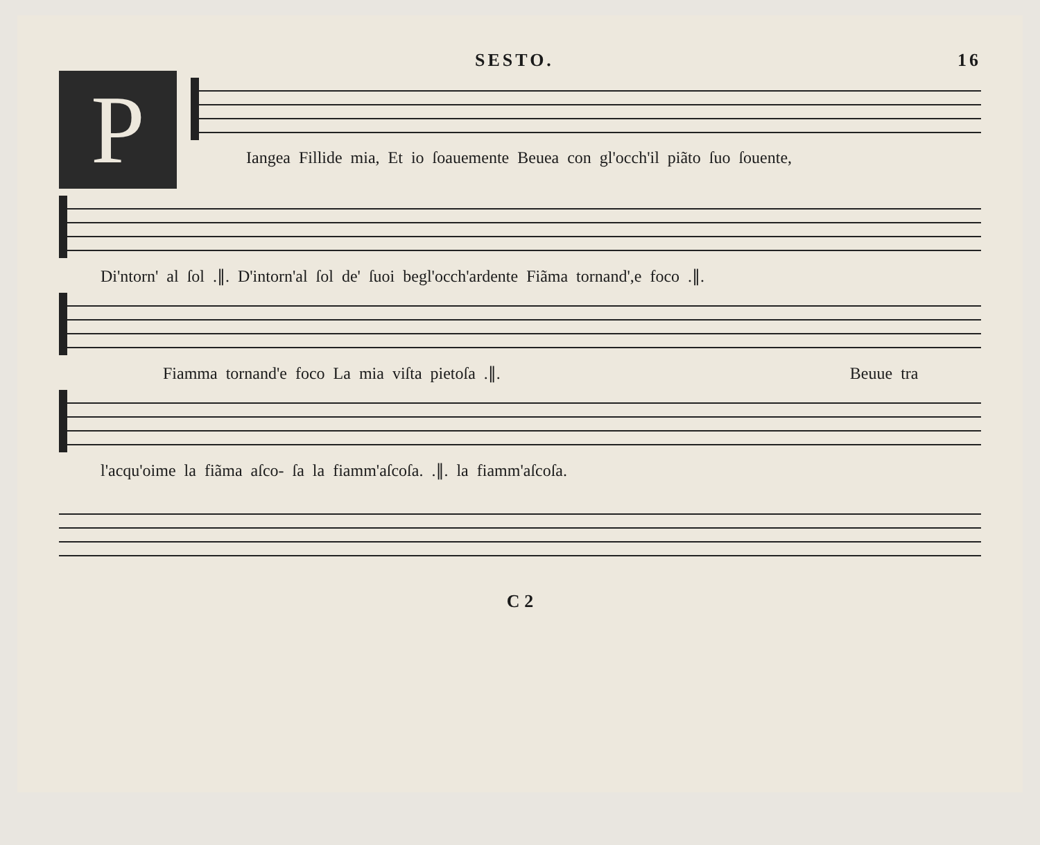SESTO. 16
P
Iangea Fillide mia, Et io ſoauemente Beuea con gl'occh'il piãto ſuo ſouente,
Di'ntorn' al ſol .∥. D'intorn'al ſol de' ſuoi begl'occh'ardente Fiãma tornand',e foco .∥.
Fiamma tornand'e foco La mia viſta pietoſa .∥. Beuue tra
l'acqu'oime la fiãma aſco- ſa la fiamm'aſcoſa. .∥. la fiamm'aſcoſa.
C 2